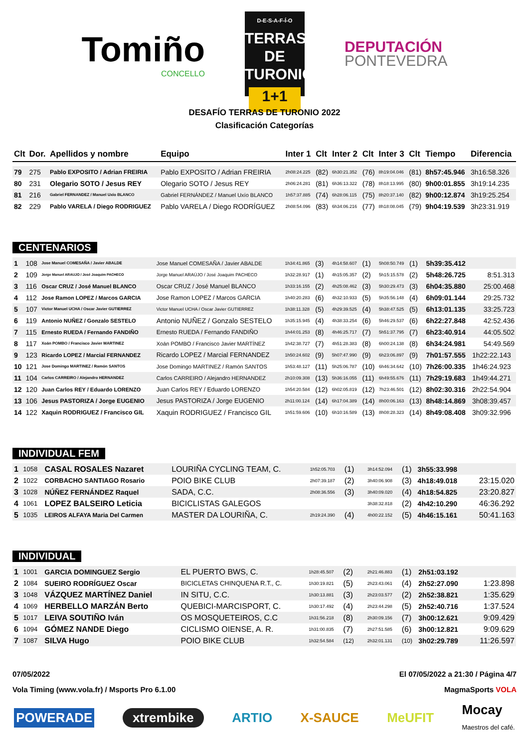Tomiño
CONCELLO
D-E-S-A-F-Í-O
TERRAS DE
TURONIO
1+1
DEPUTACIÓN
PONTEVEDRA
DESAFÍO TERRAS DE TURONIO 2022
Clasificación Categorías
| Clt | Dor. | Apellidos y nombre | Equipo | Inter 1 | Clt | Inter 2 | Clt | Inter 3 | Clt | Tiempo | Diferencia |
| --- | --- | --- | --- | --- | --- | --- | --- | --- | --- | --- | --- |
| 79 | 275 | Pablo EXPOSITO / Adrian FREIRIA | Pablo EXPOSITO / Adrian FREIRIA | 2h08:24.225 | (82) | 6h30:21.352 | (76) | 8h19:04.046 | (81) | 8h57:45.946 | 3h16:58.326 |
| 80 | 231 | Olegario SOTO / Jesus REY | Olegario SOTO / Jesus REY | 2h06:24.281 | (81) | 6h36:13.322 | (78) | 8h18:13.995 | (80) | 9h00:01.855 | 3h19:14.235 |
| 81 | 216 | Gabriel FERNANDEZ / Manuel Uxío BLANCO | Gabriel FERNÁNDEZ / Manuel Uxío BLANCO | 1h57:37.885 | (74) | 6h28:06.115 | (75) | 8h20:37.140 | (82) | 9h00:12.874 | 3h19:25.254 |
| 82 | 229 | Pablo VARELA / Diego RODRIGUEZ | Pablo VARELA / Diego RODRÍGUEZ | 2h08:54.096 | (83) | 6h34:06.216 | (77) | 8h18:08.045 | (79) | 9h04:19.539 | 3h23:31.919 |
CENTENARIOS
| 1 | 108 | Jose Manuel COMESAÑA / Javier ABALDE | Jose Manuel COMESAÑA / Javier ABALDE | 1h34:41.865 | (3) | 4h14:58.607 | (1) | 5h08:50.749 | (1) | 5h39:35.412 | |
| 2 | 109 | Jorge Manuel ARAUJO / José Joaquim PACHECO | Jorge Manuel ARAÚJO / José Joaquim PACHECO | 1h32:28.917 | (1) | 4h15:05.357 | (2) | 5h15:15.578 | (2) | 5h48:26.725 | 8:51.313 |
| 3 | 116 | Oscar CRUZ / José Manuel BLANCO | Oscar CRUZ / José Manuel BLANCO | 1h33:16.155 | (2) | 4h25:08.462 | (3) | 5h30:29.473 | (3) | 6h04:35.880 | 25:00.468 |
| 4 | 112 | Jose Ramon LOPEZ / Marcos GARCIA | Jose Ramon LOPEZ / Marcos GARCIA | 1h40:20.283 | (6) | 4h32:10.933 | (5) | 5h35:56.148 | (4) | 6h09:01.144 | 29:25.732 |
| 5 | 107 | Victor Manuel UCHA / Oscar Javier GUTIERREZ | Victor Manuel UCHA / Oscar Javier GUTIERREZ | 1h38:11.328 | (5) | 4h29:39.525 | (4) | 5h38:47.525 | (5) | 6h13:01.135 | 33:25.723 |
| 6 | 119 | Antonio NUÑEZ / Gonzalo SESTELO | Antonio NUÑEZ / Gonzalo SESTELO | 1h35:15.945 | (4) | 4h38:33.254 | (6) | 5h46:29.537 | (6) | 6h22:27.848 | 42:52.436 |
| 7 | 115 | Ernesto RUEDA / Fernando FANDIÑO | Ernesto RUEDA / Fernando FANDIÑO | 1h44:01.253 | (8) | 4h46:25.717 | (7) | 5h51:37.795 | (7) | 6h23:40.914 | 44:05.502 |
| 8 | 117 | Xoán POMBO / Francisco Javier MARTINEZ | Xoán POMBO / Francisco Javier MARTÍNEZ | 1h42:38.727 | (7) | 4h51:28.383 | (8) | 6h00:24.138 | (8) | 6h34:24.981 | 54:49.569 |
| 9 | 123 | Ricardo LOPEZ / Marcial FERNANDEZ | Ricardo LOPEZ / Marcial FERNANDEZ | 1h50:24.602 | (9) | 5h07:47.990 | (9) | 6h23:06.897 | (9) | 7h01:57.555 | 1h22:22.143 |
| 10 | 121 | Jose Domingo MARTINEZ / Ramón SANTOS | Jose Domingo MARTINEZ / Ramón SANTOS | 1h53:48.127 | (11) | 5h25:06.787 | (10) | 6h46:34.642 | (10) | 7h26:00.335 | 1h46:24.923 |
| 11 | 104 | Carlos CARREIRO / Alejandro HERNANDEZ | Carlos CARREIRO / Alejandro HERNANDEZ | 2h10:09.308 | (13) | 5h36:16.055 | (11) | 6h49:55.676 | (11) | 7h29:19.683 | 1h49:44.271 |
| 12 | 120 | Juan Carlos REY / Eduardo LORENZO | Juan Carlos REY / Eduardo LORENZO | 1h54:20.584 | (12) | 6h02:05.819 | (12) | 7h23:46.501 | (12) | 8h02:30.316 | 2h22:54.904 |
| 13 | 106 | Jesus PASTORIZA / Jorge EUGENIO | Jesus PASTORIZA / Jorge EUGENIO | 2h11:00.124 | (14) | 6h17:04.389 | (14) | 8h00:06.163 | (13) | 8h48:14.869 | 3h08:39.457 |
| 14 | 122 | Xaquin RODRIGUEZ / Francisco GIL | Xaquin RODRIGUEZ / Francisco GIL | 1h51:59.606 | (10) | 6h10:16.589 | (13) | 8h08:28.323 | (14) | 8h49:08.408 | 3h09:32.996 |
INDIVIDUAL FEM
| 1 | 1058 | CASAL ROSALES Nazaret | LOURIÑA CYCLING TEAM, C. | 1h52:05.703 | (1) | | | 3h14:52.094 | (1) | 3h55:33.998 | |
| 2 | 1022 | CORBACHO SANTIAGO Rosario | POIO BIKE CLUB | 2h07:39.187 | (2) | | | 3h40:06.908 | (3) | 4h18:49.018 | 23:15.020 |
| 3 | 1028 | NÚÑEZ FERNÁNDEZ Raquel | SADA, C.C. | 2h08:36.556 | (3) | | | 3h40:09.020 | (4) | 4h18:54.825 | 23:20.827 |
| 4 | 1061 | LOPEZ BALSEIRO Leticia | BICICLISTAS GALEGOS | | | | | 3h38:32.818 | (2) | 4h42:10.290 | 46:36.292 |
| 5 | 1035 | LEIROS ALFAYA Maria Del Carmen | MASTER DA LOURIÑA, C. | 2h19:24.390 | (4) | | | 4h00:22.152 | (5) | 4h46:15.161 | 50:41.163 |
INDIVIDUAL
| 1 | 1001 | GARCIA DOMINGUEZ Sergio | EL PUERTO BWS, C. | 1h28:45.507 | (2) | | | 2h21:46.883 | (1) | 2h51:03.192 | |
| 2 | 1084 | SUEIRO RODRÍGUEZ Oscar | BICICLETAS CHINQUENA R.T., C. | 1h30:19.821 | (5) | | | 2h23:43.061 | (4) | 2h52:27.090 | 1:23.898 |
| 3 | 1048 | VÁZQUEZ MARTÍNEZ Daniel | IN SITU, C.C. | 1h30:13.881 | (3) | | | 2h23:03.577 | (2) | 2h52:38.821 | 1:35.629 |
| 4 | 1069 | HERBELLO MARZÁN Berto | QUEBICI-MARCISPORT, C. | 1h30:17.492 | (4) | | | 2h23:44.298 | (5) | 2h52:40.716 | 1:37.524 |
| 5 | 1017 | LEIVA SOUTIÑO Iván | OS MOSQUETEIROS, C.C | 1h31:56.218 | (8) | | | 2h30:09.156 | (7) | 3h00:12.621 | 9:09.429 |
| 6 | 1094 | GÓMEZ NANDE Diego | CICLISMO OIENSE, A. R. | 1h31:00.835 | (7) | | | 2h27:51.585 | (6) | 3h00:12.821 | 9:09.629 |
| 7 | 1087 | SILVA Hugo | POIO BIKE CLUB | 1h32:54.584 | (12) | | | 2h32:01.131 | (10) | 3h02:29.789 | 11:26.597 |
07/05/2022
Vola Timing (www.vola.fr) / Msports Pro 6.1.00
El 07/05/2022 a 21:30 / Página 4/7
MagmaSports VOLA
POWERADE xtrembike ARTIO X-SAUCE MeUFIT Mocay
Maestros del café.